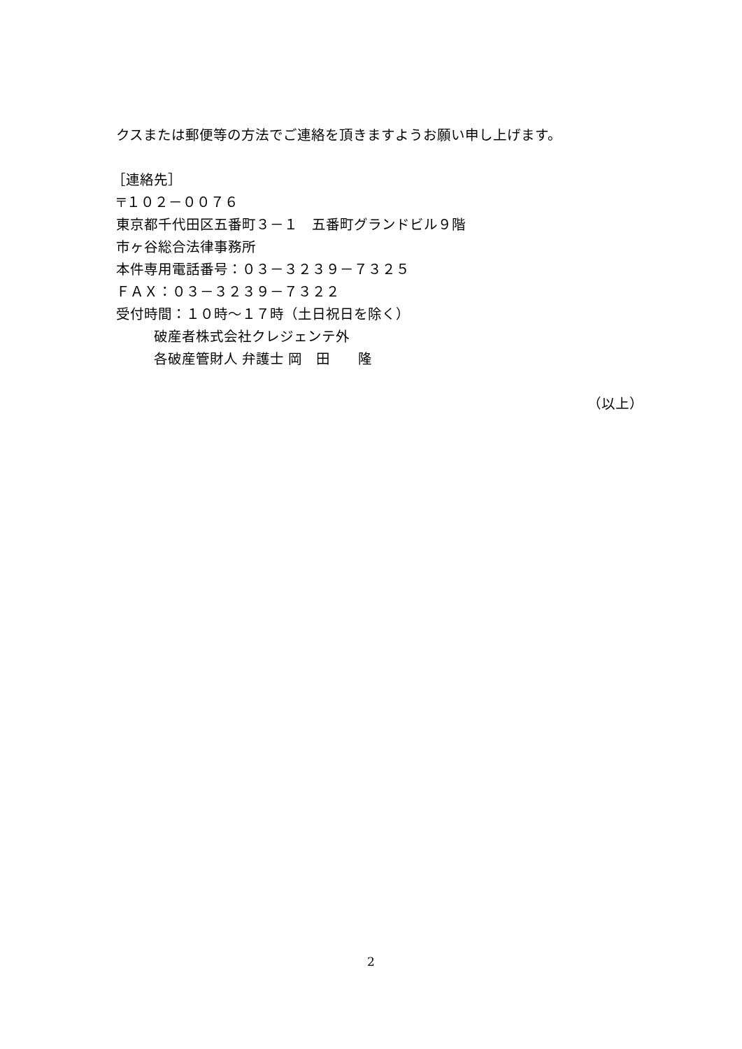クスまたは郵便等の方法でご連絡を頂きますようお願い申し上げます。
［連絡先］
〒１０２－００７６
東京都千代田区五番町３－１　五番町グランドビル９階
市ヶ谷総合法律事務所
本件専用電話番号：０３－３２３９－７３２５
ＦＡＸ：０３－３２３９－７３２２
受付時間：１０時～１７時（土日祝日を除く）
　　　破産者株式会社クレジェンテ外
　　　各破産管財人 弁護士 岡　田　　隆
（以上）
2